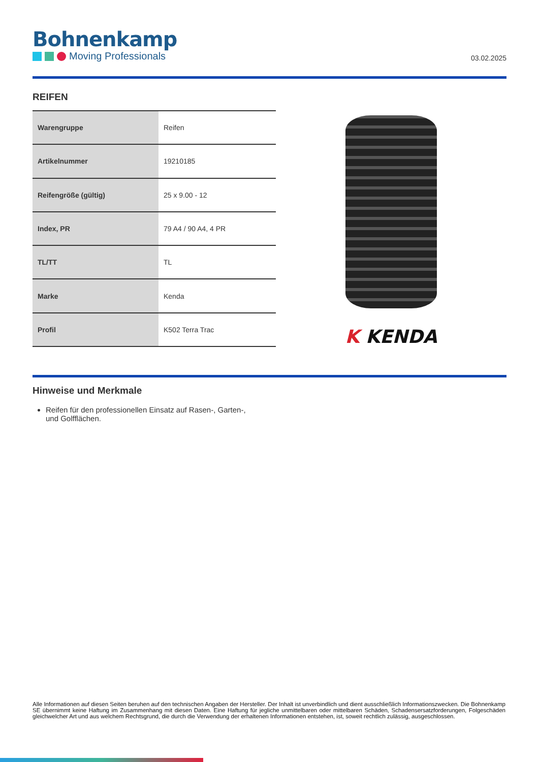Bohnenkamp
Moving Professionals
03.02.2025
REIFEN
| Warengruppe | Reifen |
| Artikelnummer | 19210185 |
| Reifengröße (gültig) | 25 x 9.00 - 12 |
| Index, PR | 79 A4 / 90 A4, 4 PR |
| TL/TT | TL |
| Marke | Kenda |
| Profil | K502 Terra Trac |
K KENDA
Hinweise und Merkmale
Reifen für den professionellen Einsatz auf Rasen-, Garten-, und Golfflächen.
Alle Informationen auf diesen Seiten beruhen auf den technischen Angaben der Hersteller. Der Inhalt ist unverbindlich und dient ausschließlich Informationszwecken. Die Bohnenkamp SE übernimmt keine Haftung im Zusammenhang mit diesen Daten. Eine Haftung für jegliche unmittelbaren oder mittelbaren Schäden, Schadensersatzforderungen, Folgeschäden gleichwelcher Art und aus welchem Rechtsgrund, die durch die Verwendung der erhaltenen Informationen entstehen, ist, soweit rechtlich zulässig, ausgeschlossen.